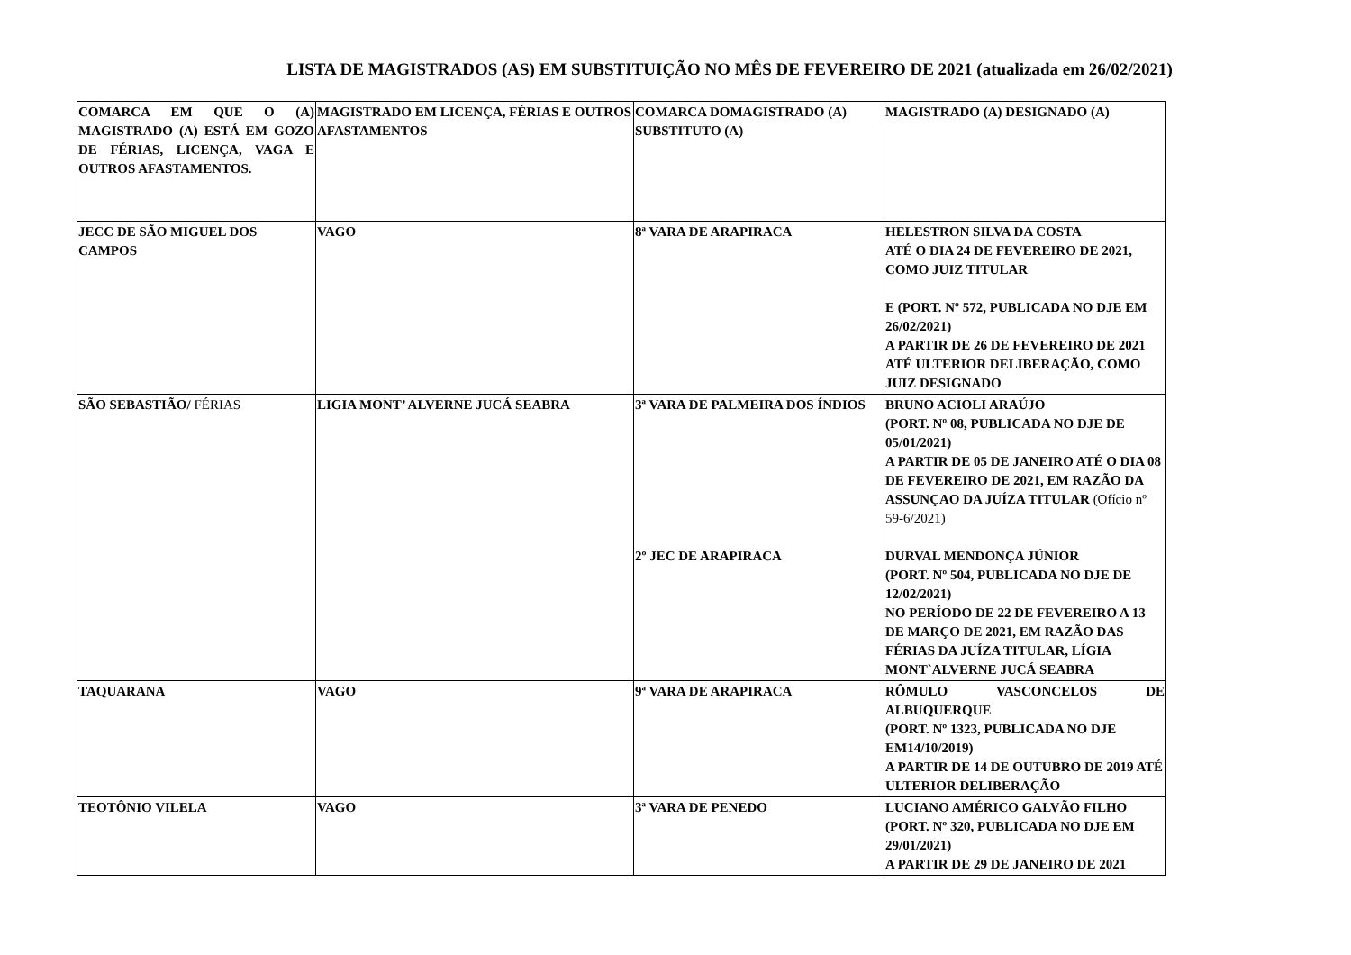LISTA DE MAGISTRADOS (AS) EM SUBSTITUIÇÃO NO MÊS DE FEVEREIRO DE 2021 (atualizada em 26/02/2021)
| COMARCA EM QUE O (A) MAGISTRADO (A) ESTÁ EM GOZO DE FÉRIAS, LICENÇA, VAGA E OUTROS AFASTAMENTOS. | MAGISTRADO EM LICENÇA, FÉRIAS E OUTROS AFASTAMENTOS | COMARCA DOMAGISTRADO (A) SUBSTITUTO (A) | MAGISTRADO (A) DESIGNADO (A) |
| --- | --- | --- | --- |
| JECC DE SÃO MIGUEL DOS CAMPOS | VAGO | 8ª VARA DE ARAPIRACA | HELESTRON SILVA DA COSTA ATÉ O DIA 24 DE FEVEREIRO DE 2021, COMO JUIZ TITULAR E (PORT. Nº 572, PUBLICADA NO DJE EM 26/02/2021) A PARTIR DE 26 DE FEVEREIRO DE 2021 ATÉ ULTERIOR DELIBERAÇÃO, COMO JUIZ DESIGNADO |
| SÃO SEBASTIÃO/ FÉRIAS | LIGIA MONT’ ALVERNE JUCÁ SEABRA | 3ª VARA DE PALMEIRA DOS ÍNDIOS 2º JEC DE ARAPIRACA | BRUNO ACIOLI ARAÚJO (PORT. Nº 08, PUBLICADA NO DJE DE 05/01/2021) A PARTIR DE 05 DE JANEIRO ATÉ O DIA 08 DE FEVEREIRO DE 2021, EM RAZÃO DA ASSUNÇAO DA JUÍZA TITULAR (Ofício nº 59-6/2021) DURVAL MENDONÇA JÚNIOR (PORT. Nº 504, PUBLICADA NO DJE DE 12/02/2021) NO PERÍODO DE 22 DE FEVEREIRO A 13 DE MARÇO DE 2021, EM RAZÃO DAS FÉRIAS DA JUÍZA TITULAR, LÍGIA MONT`ALVERNE JUCÁ SEABRA |
| TAQUARANA | VAGO | 9ª VARA DE ARAPIRACA | RÔMULO VASCONCELOS DE ALBUQUERQUE (PORT. Nº 1323, PUBLICADA NO DJE EM14/10/2019) A PARTIR DE 14 DE OUTUBRO DE 2019 ATÉ ULTERIOR DELIBERAÇÃO |
| TEOTÔNIO VILELA | VAGO | 3ª VARA DE PENEDO | LUCIANO AMÉRICO GALVÃO FILHO (PORT. Nº 320, PUBLICADA NO DJE EM 29/01/2021) A PARTIR DE 29 DE JANEIRO DE 2021 |